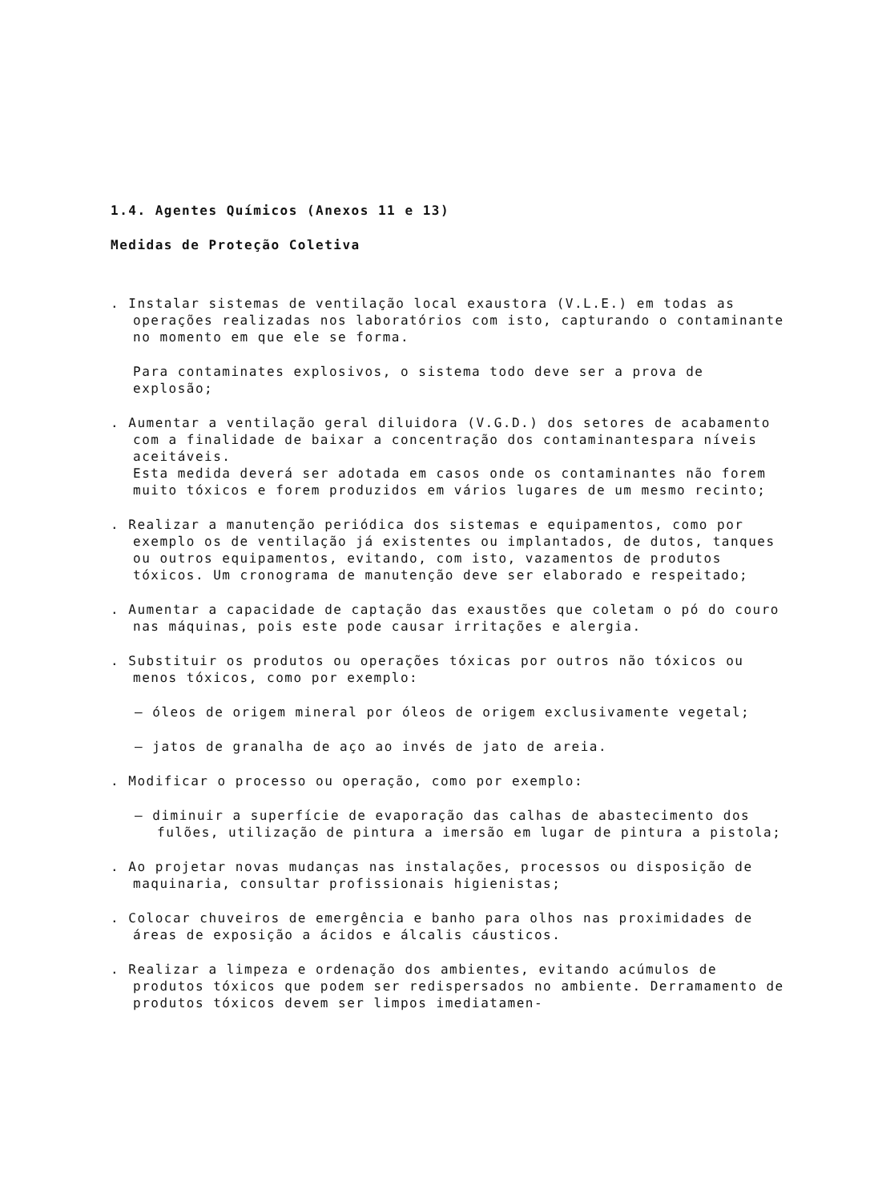1.4. Agentes Químicos (Anexos 11 e 13)
Medidas de Proteção Coletiva
. Instalar sistemas de ventilação local exaustora (V.L.E.) em todas as operações realizadas nos laboratórios com isto, capturando o contaminante no momento em que ele se forma.
Para contaminates explosivos, o sistema todo deve ser a prova de explosão;
. Aumentar a ventilação geral diluidora (V.G.D.) dos setores de acabamento com a finalidade de baixar a concentração dos contaminantespara níveis aceitáveis.
Esta medida deverá ser adotada em casos onde os contaminantes não forem muito tóxicos e forem produzidos em vários lugares de um mesmo recinto;
. Realizar a manutenção periódica dos sistemas e equipamentos, como por exemplo os de ventilação já existentes ou implantados, de dutos, tanques ou outros equipamentos, evitando, com isto, vazamentos de produtos tóxicos. Um cronograma de manutenção deve ser elaborado e respeitado;
. Aumentar a capacidade de captação das exaustões que coletam o pó do couro nas máquinas, pois este pode causar irritações e alergia.
. Substituir os produtos ou operações tóxicas por outros não tóxicos ou menos tóxicos, como por exemplo:
– óleos de origem mineral por óleos de origem exclusivamente vegetal;
– jatos de granalha de aço ao invés de jato de areia.
. Modificar o processo ou operação, como por exemplo:
– diminuir a superfície de evaporação das calhas de abastecimento dos fulões, utilização de pintura a imersão em lugar de pintura a pistola;
. Ao projetar novas mudanças nas instalações, processos ou disposição de maquinaria, consultar profissionais higienistas;
. Colocar chuveiros de emergência e banho para olhos nas proximidades de áreas de exposição a ácidos e álcalis cáusticos.
. Realizar a limpeza e ordenação dos ambientes, evitando acúmulos de produtos tóxicos que podem ser redispersados no ambiente. Derramamento de produtos tóxicos devem ser limpos imediatamen-